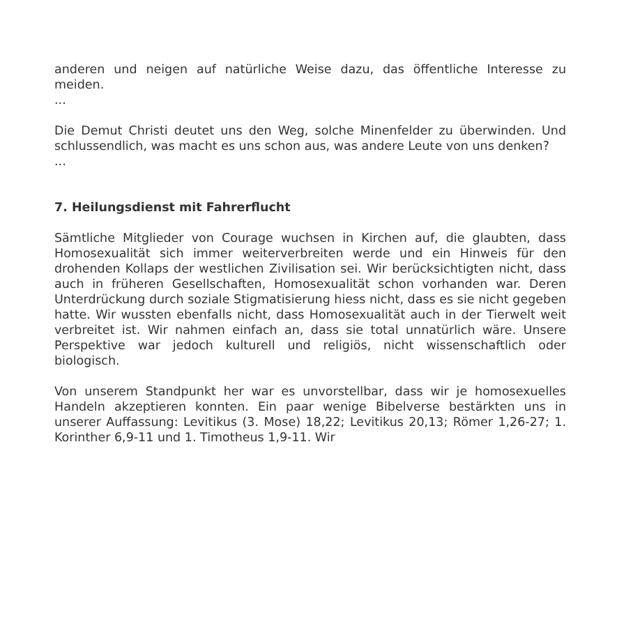anderen und neigen auf natürliche Weise dazu, das öffentliche Interesse zu meiden.
...
Die Demut Christi deutet uns den Weg, solche Minenfelder zu überwinden. Und schlussendlich, was macht es uns schon aus, was andere Leute von uns denken?
...
7. Heilungsdienst mit Fahrerflucht
Sämtliche Mitglieder von Courage wuchsen in Kirchen auf, die glaubten, dass Homosexualität sich immer weiterverbreiten werde und ein Hinweis für den drohenden Kollaps der westlichen Zivilisation sei. Wir berücksichtigten nicht, dass auch in früheren Gesellschaften, Homosexualität schon vorhanden war. Deren Unterdrückung durch soziale Stigmatisierung hiess nicht, dass es sie nicht gegeben hatte. Wir wussten ebenfalls nicht, dass Homosexualität auch in der Tierwelt weit verbreitet ist. Wir nahmen einfach an, dass sie total unnatürlich wäre. Unsere Perspektive war jedoch kulturell und religiös, nicht wissenschaftlich oder biologisch.
Von unserem Standpunkt her war es unvorstellbar, dass wir je homosexuelles Handeln akzeptieren konnten. Ein paar wenige Bibelverse bestärkten uns in unserer Auffassung: Levitikus (3. Mose) 18,22; Levitikus 20,13; Römer 1,26-27; 1. Korinther 6,9-11 und 1. Timotheus 1,9-11. Wir